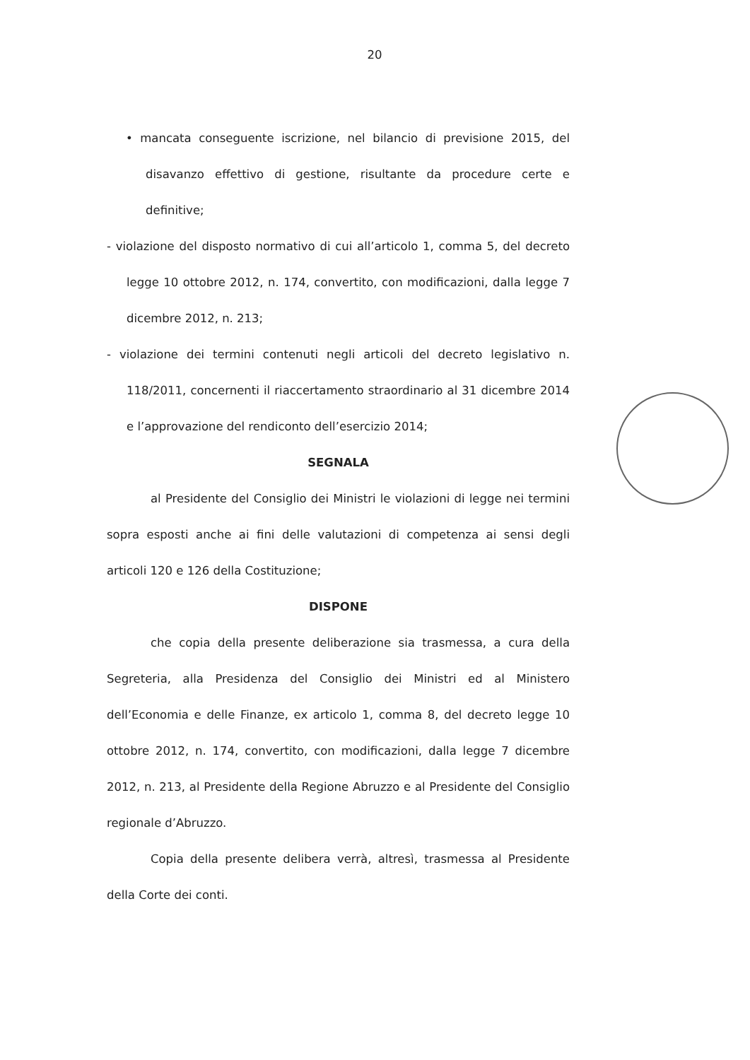20
• mancata conseguente iscrizione, nel bilancio di previsione 2015, del disavanzo effettivo di gestione, risultante da procedure certe e definitive;
- violazione del disposto normativo di cui all’articolo 1, comma 5, del decreto legge 10 ottobre 2012, n. 174, convertito, con modificazioni, dalla legge 7 dicembre 2012, n. 213;
- violazione dei termini contenuti negli articoli del decreto legislativo n. 118/2011, concernenti il riaccertamento straordinario al 31 dicembre 2014 e l’approvazione del rendiconto dell’esercizio 2014;
SEGNALA
al Presidente del Consiglio dei Ministri le violazioni di legge nei termini sopra esposti anche ai fini delle valutazioni di competenza ai sensi degli articoli 120 e 126 della Costituzione;
DISPONE
che copia della presente deliberazione sia trasmessa, a cura della Segreteria, alla Presidenza del Consiglio dei Ministri ed al Ministero dell’Economia e delle Finanze, ex articolo 1, comma 8, del decreto legge 10 ottobre 2012, n. 174, convertito, con modificazioni, dalla legge 7 dicembre 2012, n. 213, al Presidente della Regione Abruzzo e al Presidente del Consiglio regionale d’Abruzzo.
Copia della presente delibera verrà, altresì, trasmessa al Presidente della Corte dei conti.